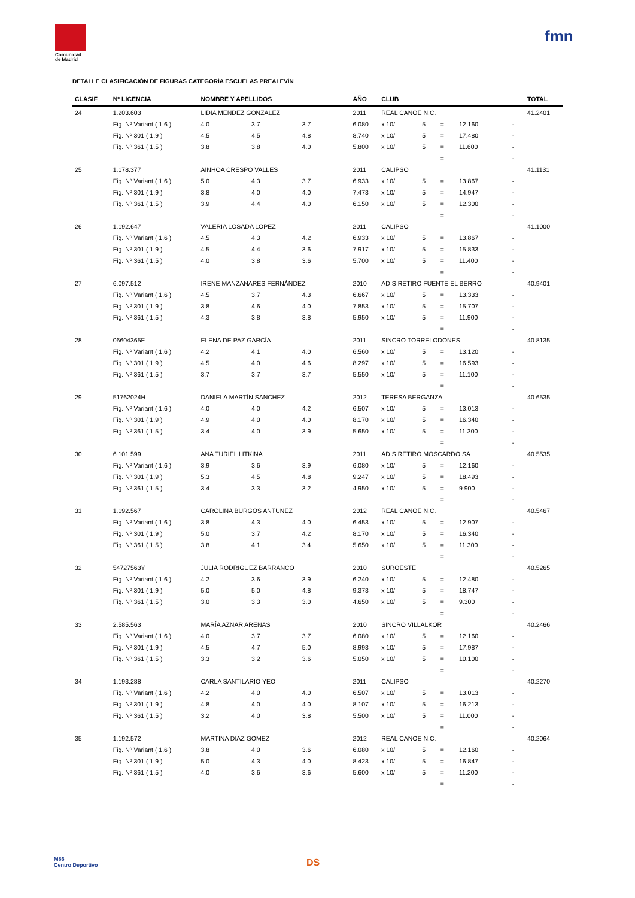Comunidad
de Madrid
fmn
DETALLE CLASIFICACIÓN DE FIGURAS CATEGORÍA ESCUELAS PREALEVÍN
| CLASIF | Nº LICENCIA | NOMBRE Y APELLIDOS | | | AÑO | CLUB | | | | | TOTAL |
| --- | --- | --- | --- | --- | --- | --- | --- | --- | --- | --- | --- |
| 24 | 1.203.603 | LIDIA MENDEZ GONZALEZ | | | 2011 | REAL CANOE N.C. | | | | | 41.2401 |
| | Fig. Nº Variant ( 1.6 ) | 4.0 | 3.7 | 3.7 | 6.080 | x 10/ | 5 | = | 12.160 | - | |
| | Fig. Nº 301 ( 1.9 ) | 4.5 | 4.5 | 4.8 | 8.740 | x 10/ | 5 | = | 17.480 | - | |
| | Fig. Nº 361 ( 1.5 ) | 3.8 | 3.8 | 4.0 | 5.800 | x 10/ | 5 | = | 11.600 | - | |
| | | | | | | | | = | | - | |
| 25 | 1.178.377 | AINHOA CRESPO VALLES | | | 2011 | CALIPSO | | | | | 41.1131 |
| | Fig. Nº Variant ( 1.6 ) | 5.0 | 4.3 | 3.7 | 6.933 | x 10/ | 5 | = | 13.867 | - | |
| | Fig. Nº 301 ( 1.9 ) | 3.8 | 4.0 | 4.0 | 7.473 | x 10/ | 5 | = | 14.947 | - | |
| | Fig. Nº 361 ( 1.5 ) | 3.9 | 4.4 | 4.0 | 6.150 | x 10/ | 5 | = | 12.300 | - | |
| | | | | | | | | = | | - | |
| 26 | 1.192.647 | VALERIA LOSADA LOPEZ | | | 2011 | CALIPSO | | | | | 41.1000 |
| | Fig. Nº Variant ( 1.6 ) | 4.5 | 4.3 | 4.2 | 6.933 | x 10/ | 5 | = | 13.867 | - | |
| | Fig. Nº 301 ( 1.9 ) | 4.5 | 4.4 | 3.6 | 7.917 | x 10/ | 5 | = | 15.833 | - | |
| | Fig. Nº 361 ( 1.5 ) | 4.0 | 3.8 | 3.6 | 5.700 | x 10/ | 5 | = | 11.400 | - | |
| | | | | | | | | = | | - | |
| 27 | 6.097.512 | IRENE MANZANARES FERNÁNDEZ | | | 2010 | AD S RETIRO FUENTE EL BERRO | | | | | 40.9401 |
| | Fig. Nº Variant ( 1.6 ) | 4.5 | 3.7 | 4.3 | 6.667 | x 10/ | 5 | = | 13.333 | - | |
| | Fig. Nº 301 ( 1.9 ) | 3.8 | 4.6 | 4.0 | 7.853 | x 10/ | 5 | = | 15.707 | - | |
| | Fig. Nº 361 ( 1.5 ) | 4.3 | 3.8 | 3.8 | 5.950 | x 10/ | 5 | = | 11.900 | - | |
| | | | | | | | | = | | - | |
| 28 | 06604365F | ELENA DE PAZ GARCÍA | | | 2011 | SINCRO TORRELODONES | | | | | 40.8135 |
| | Fig. Nº Variant ( 1.6 ) | 4.2 | 4.1 | 4.0 | 6.560 | x 10/ | 5 | = | 13.120 | - | |
| | Fig. Nº 301 ( 1.9 ) | 4.5 | 4.0 | 4.6 | 8.297 | x 10/ | 5 | = | 16.593 | - | |
| | Fig. Nº 361 ( 1.5 ) | 3.7 | 3.7 | 3.7 | 5.550 | x 10/ | 5 | = | 11.100 | - | |
| | | | | | | | | = | | - | |
| 29 | 51762024H | DANIELA MARTÍN SANCHEZ | | | 2012 | TERESA BERGANZA | | | | | 40.6535 |
| | Fig. Nº Variant ( 1.6 ) | 4.0 | 4.0 | 4.2 | 6.507 | x 10/ | 5 | = | 13.013 | - | |
| | Fig. Nº 301 ( 1.9 ) | 4.9 | 4.0 | 4.0 | 8.170 | x 10/ | 5 | = | 16.340 | - | |
| | Fig. Nº 361 ( 1.5 ) | 3.4 | 4.0 | 3.9 | 5.650 | x 10/ | 5 | = | 11.300 | - | |
| | | | | | | | | = | | - | |
| 30 | 6.101.599 | ANA TURIEL LITKINA | | | 2011 | AD S RETIRO MOSCARDO SA | | | | | 40.5535 |
| | Fig. Nº Variant ( 1.6 ) | 3.9 | 3.6 | 3.9 | 6.080 | x 10/ | 5 | = | 12.160 | - | |
| | Fig. Nº 301 ( 1.9 ) | 5.3 | 4.5 | 4.8 | 9.247 | x 10/ | 5 | = | 18.493 | - | |
| | Fig. Nº 361 ( 1.5 ) | 3.4 | 3.3 | 3.2 | 4.950 | x 10/ | 5 | = | 9.900 | - | |
| | | | | | | | | = | | - | |
| 31 | 1.192.567 | CAROLINA BURGOS ANTUNEZ | | | 2012 | REAL CANOE N.C. | | | | | 40.5467 |
| | Fig. Nº Variant ( 1.6 ) | 3.8 | 4.3 | 4.0 | 6.453 | x 10/ | 5 | = | 12.907 | - | |
| | Fig. Nº 301 ( 1.9 ) | 5.0 | 3.7 | 4.2 | 8.170 | x 10/ | 5 | = | 16.340 | - | |
| | Fig. Nº 361 ( 1.5 ) | 3.8 | 4.1 | 3.4 | 5.650 | x 10/ | 5 | = | 11.300 | - | |
| | | | | | | | | = | | - | |
| 32 | 54727563Y | JULIA RODRIGUEZ BARRANCO | | | 2010 | SUROESTE | | | | | 40.5265 |
| | Fig. Nº Variant ( 1.6 ) | 4.2 | 3.6 | 3.9 | 6.240 | x 10/ | 5 | = | 12.480 | - | |
| | Fig. Nº 301 ( 1.9 ) | 5.0 | 5.0 | 4.8 | 9.373 | x 10/ | 5 | = | 18.747 | - | |
| | Fig. Nº 361 ( 1.5 ) | 3.0 | 3.3 | 3.0 | 4.650 | x 10/ | 5 | = | 9.300 | - | |
| | | | | | | | | = | | - | |
| 33 | 2.585.563 | MARÍA AZNAR ARENAS | | | 2010 | SINCRO VILLALKOR | | | | | 40.2466 |
| | Fig. Nº Variant ( 1.6 ) | 4.0 | 3.7 | 3.7 | 6.080 | x 10/ | 5 | = | 12.160 | - | |
| | Fig. Nº 301 ( 1.9 ) | 4.5 | 4.7 | 5.0 | 8.993 | x 10/ | 5 | = | 17.987 | - | |
| | Fig. Nº 361 ( 1.5 ) | 3.3 | 3.2 | 3.6 | 5.050 | x 10/ | 5 | = | 10.100 | - | |
| | | | | | | | | = | | - | |
| 34 | 1.193.288 | CARLA SANTILARIO YEO | | | 2011 | CALIPSO | | | | | 40.2270 |
| | Fig. Nº Variant ( 1.6 ) | 4.2 | 4.0 | 4.0 | 6.507 | x 10/ | 5 | = | 13.013 | - | |
| | Fig. Nº 301 ( 1.9 ) | 4.8 | 4.0 | 4.0 | 8.107 | x 10/ | 5 | = | 16.213 | - | |
| | Fig. Nº 361 ( 1.5 ) | 3.2 | 4.0 | 3.8 | 5.500 | x 10/ | 5 | = | 11.000 | - | |
| | | | | | | | | = | | - | |
| 35 | 1.192.572 | MARTINA DIAZ GOMEZ | | | 2012 | REAL CANOE N.C. | | | | | 40.2064 |
| | Fig. Nº Variant ( 1.6 ) | 3.8 | 4.0 | 3.6 | 6.080 | x 10/ | 5 | = | 12.160 | - | |
| | Fig. Nº 301 ( 1.9 ) | 5.0 | 4.3 | 4.0 | 8.423 | x 10/ | 5 | = | 16.847 | - | |
| | Fig. Nº 361 ( 1.5 ) | 4.0 | 3.6 | 3.6 | 5.600 | x 10/ | 5 | = | 11.200 | - | |
| | | | | | | | | = | | - | |
M86
Centro Deportivo
DS